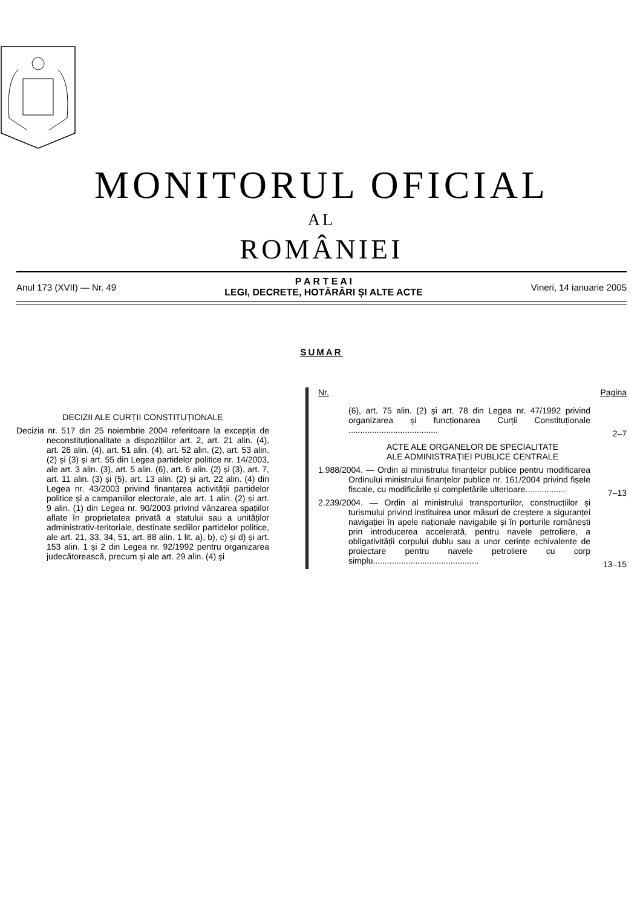MONITORUL OFICIAL
AL
ROMÂNIEI
Anul 173 (XVII) — Nr. 49
P A R T E A I
LEGI, DECRETE, HOTĂRÂRI ȘI ALTE ACTE
Vineri, 14 ianuarie 2005
SUMAR
DECIZII ALE CURȚII CONSTITUȚIONALE
Decizia nr. 517 din 25 noiembrie 2004 referitoare la excepția de neconstituționalitate a dispozițiilor art. 2, art. 21 alin. (4), art. 26 alin. (4), art. 51 alin. (4), art. 52 alin. (2), art. 53 alin. (2) și (3) și art. 55 din Legea partidelor politice nr. 14/2003, ale art. 3 alin. (3), art. 5 alin. (6), art. 6 alin. (2) și (3), art. 7, art. 11 alin. (3) și (5), art. 13 alin. (2) și art. 22 alin. (4) din Legea nr. 43/2003 privind finanțarea activității partidelor politice și a campaniilor electorale, ale art. 1 alin. (2) și art. 9 alin. (1) din Legea nr. 90/2003 privind vânzarea spațiilor aflate în proprietatea privată a statului sau a unităților administrativ-teritoriale, destinate sediilor partidelor politice, ale art. 21, 33, 34, 51, art. 88 alin. 1 lit. a), b), c) și d) și art. 153 alin. 1 și 2 din Legea nr. 92/1992 pentru organizarea judecătorească, precum și ale art. 29 alin. (4) și
Nr. Pagina
(6), art. 75 alin. (2) și art. 78 din Legea nr. 47/1992 privind organizarea și funcționarea Curții Constituționale ......................................
2–7
ACTE ALE ORGANELOR DE SPECIALITATE
ALE ADMINISTRAȚIEI PUBLICE CENTRALE
1.988/2004. — Ordin al ministrului finanțelor publice pentru modificarea Ordinului ministrului finanțelor publice nr. 161/2004 privind fișele fiscale, cu modificările și completările ulterioare.................
7–13
2.239/2004. — Ordin al ministrului transporturilor, construcțiilor și turismului privind instituirea unor măsuri de creștere a siguranței navigației în apele naționale navigabile și în porturile românești prin introducerea accelerată, pentru navele petroliere, a obligativității corpului dublu sau a unor cerințe echivalente de proiectare pentru navele petroliere cu corp simplu.............................................
13–15